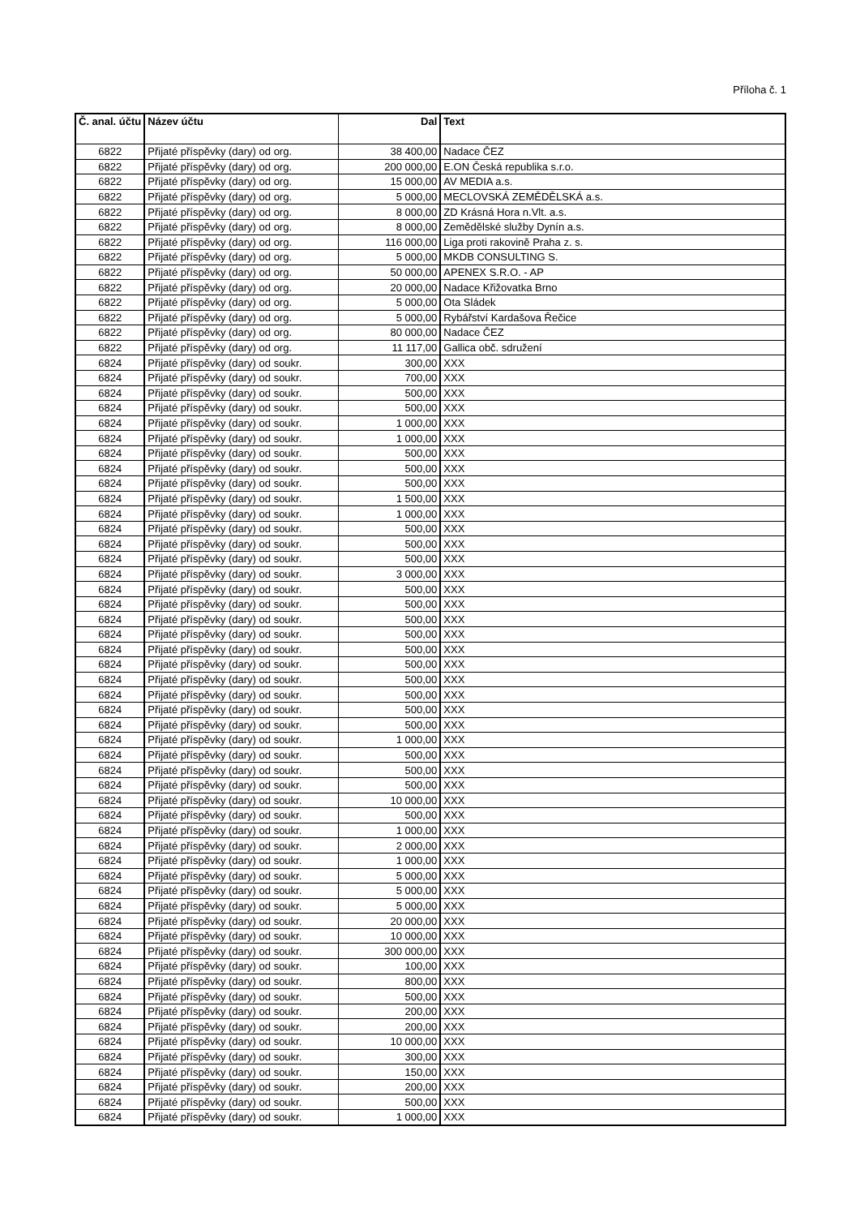Příloha č. 1
| Č. anal. účtu | Název účtu | Dal | Text |
| --- | --- | --- | --- |
| 6822 | Přijaté příspěvky (dary) od org. | 38 400,00 | Nadace ČEZ |
| 6822 | Přijaté příspěvky (dary) od org. | 200 000,00 | E.ON Česká republika s.r.o. |
| 6822 | Přijaté příspěvky (dary) od org. | 15 000,00 | AV MEDIA a.s. |
| 6822 | Přijaté příspěvky (dary) od org. | 5 000,00 | MECLOVSKÁ ZEMĚDĚLSKÁ a.s. |
| 6822 | Přijaté příspěvky (dary) od org. | 8 000,00 | ZD Krásná Hora n.Vlt. a.s. |
| 6822 | Přijaté příspěvky (dary) od org. | 8 000,00 | Zemědělské služby Dynín a.s. |
| 6822 | Přijaté příspěvky (dary) od org. | 116 000,00 | Liga proti rakovině Praha z. s. |
| 6822 | Přijaté příspěvky (dary) od org. | 5 000,00 | MKDB CONSULTING S. |
| 6822 | Přijaté příspěvky (dary) od org. | 50 000,00 | APENEX S.R.O. - AP |
| 6822 | Přijaté příspěvky (dary) od org. | 20 000,00 | Nadace Křižovatka Brno |
| 6822 | Přijaté příspěvky (dary) od org. | 5 000,00 | Ota Sládek |
| 6822 | Přijaté příspěvky (dary) od org. | 5 000,00 | Rybářství Kardašova Řečice |
| 6822 | Přijaté příspěvky (dary) od org. | 80 000,00 | Nadace ČEZ |
| 6822 | Přijaté příspěvky (dary) od org. | 11 117,00 | Gallica obč. sdružení |
| 6824 | Přijaté příspěvky (dary) od soukr. | 300,00 | XXX |
| 6824 | Přijaté příspěvky (dary) od soukr. | 700,00 | XXX |
| 6824 | Přijaté příspěvky (dary) od soukr. | 500,00 | XXX |
| 6824 | Přijaté příspěvky (dary) od soukr. | 500,00 | XXX |
| 6824 | Přijaté příspěvky (dary) od soukr. | 1 000,00 | XXX |
| 6824 | Přijaté příspěvky (dary) od soukr. | 1 000,00 | XXX |
| 6824 | Přijaté příspěvky (dary) od soukr. | 500,00 | XXX |
| 6824 | Přijaté příspěvky (dary) od soukr. | 500,00 | XXX |
| 6824 | Přijaté příspěvky (dary) od soukr. | 500,00 | XXX |
| 6824 | Přijaté příspěvky (dary) od soukr. | 1 500,00 | XXX |
| 6824 | Přijaté příspěvky (dary) od soukr. | 1 000,00 | XXX |
| 6824 | Přijaté příspěvky (dary) od soukr. | 500,00 | XXX |
| 6824 | Přijaté příspěvky (dary) od soukr. | 500,00 | XXX |
| 6824 | Přijaté příspěvky (dary) od soukr. | 500,00 | XXX |
| 6824 | Přijaté příspěvky (dary) od soukr. | 3 000,00 | XXX |
| 6824 | Přijaté příspěvky (dary) od soukr. | 500,00 | XXX |
| 6824 | Přijaté příspěvky (dary) od soukr. | 500,00 | XXX |
| 6824 | Přijaté příspěvky (dary) od soukr. | 500,00 | XXX |
| 6824 | Přijaté příspěvky (dary) od soukr. | 500,00 | XXX |
| 6824 | Přijaté příspěvky (dary) od soukr. | 500,00 | XXX |
| 6824 | Přijaté příspěvky (dary) od soukr. | 500,00 | XXX |
| 6824 | Přijaté příspěvky (dary) od soukr. | 500,00 | XXX |
| 6824 | Přijaté příspěvky (dary) od soukr. | 500,00 | XXX |
| 6824 | Přijaté příspěvky (dary) od soukr. | 500,00 | XXX |
| 6824 | Přijaté příspěvky (dary) od soukr. | 500,00 | XXX |
| 6824 | Přijaté příspěvky (dary) od soukr. | 1 000,00 | XXX |
| 6824 | Přijaté příspěvky (dary) od soukr. | 500,00 | XXX |
| 6824 | Přijaté příspěvky (dary) od soukr. | 500,00 | XXX |
| 6824 | Přijaté příspěvky (dary) od soukr. | 500,00 | XXX |
| 6824 | Přijaté příspěvky (dary) od soukr. | 10 000,00 | XXX |
| 6824 | Přijaté příspěvky (dary) od soukr. | 500,00 | XXX |
| 6824 | Přijaté příspěvky (dary) od soukr. | 1 000,00 | XXX |
| 6824 | Přijaté příspěvky (dary) od soukr. | 2 000,00 | XXX |
| 6824 | Přijaté příspěvky (dary) od soukr. | 1 000,00 | XXX |
| 6824 | Přijaté příspěvky (dary) od soukr. | 5 000,00 | XXX |
| 6824 | Přijaté příspěvky (dary) od soukr. | 5 000,00 | XXX |
| 6824 | Přijaté příspěvky (dary) od soukr. | 5 000,00 | XXX |
| 6824 | Přijaté příspěvky (dary) od soukr. | 20 000,00 | XXX |
| 6824 | Přijaté příspěvky (dary) od soukr. | 10 000,00 | XXX |
| 6824 | Přijaté příspěvky (dary) od soukr. | 300 000,00 | XXX |
| 6824 | Přijaté příspěvky (dary) od soukr. | 100,00 | XXX |
| 6824 | Přijaté příspěvky (dary) od soukr. | 800,00 | XXX |
| 6824 | Přijaté příspěvky (dary) od soukr. | 500,00 | XXX |
| 6824 | Přijaté příspěvky (dary) od soukr. | 200,00 | XXX |
| 6824 | Přijaté příspěvky (dary) od soukr. | 200,00 | XXX |
| 6824 | Přijaté příspěvky (dary) od soukr. | 10 000,00 | XXX |
| 6824 | Přijaté příspěvky (dary) od soukr. | 300,00 | XXX |
| 6824 | Přijaté příspěvky (dary) od soukr. | 150,00 | XXX |
| 6824 | Přijaté příspěvky (dary) od soukr. | 200,00 | XXX |
| 6824 | Přijaté příspěvky (dary) od soukr. | 500,00 | XXX |
| 6824 | Přijaté příspěvky (dary) od soukr. | 1 000,00 | XXX |